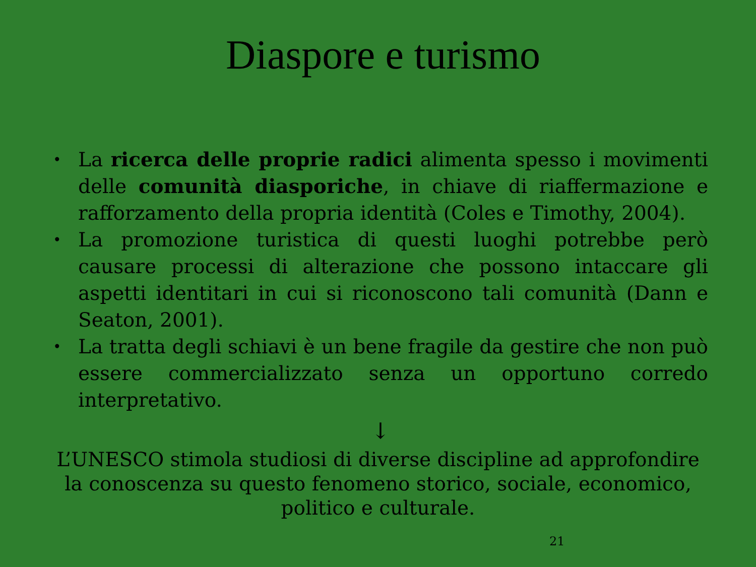Diaspore e turismo
• La ricerca delle proprie radici alimenta spesso i movimenti delle comunità diasporiche, in chiave di riaffermazione e rafforzamento della propria identità (Coles e Timothy, 2004).
• La promozione turistica di questi luoghi potrebbe però causare processi di alterazione che possono intaccare gli aspetti identitari in cui si riconoscono tali comunità (Dann e Seaton, 2001).
• La tratta degli schiavi è un bene fragile da gestire che non può essere commercializzato senza un opportuno corredo interpretativo.
↓
L’UNESCO stimola studiosi di diverse discipline ad approfondire la conoscenza su questo fenomeno storico, sociale, economico, politico e culturale.
21